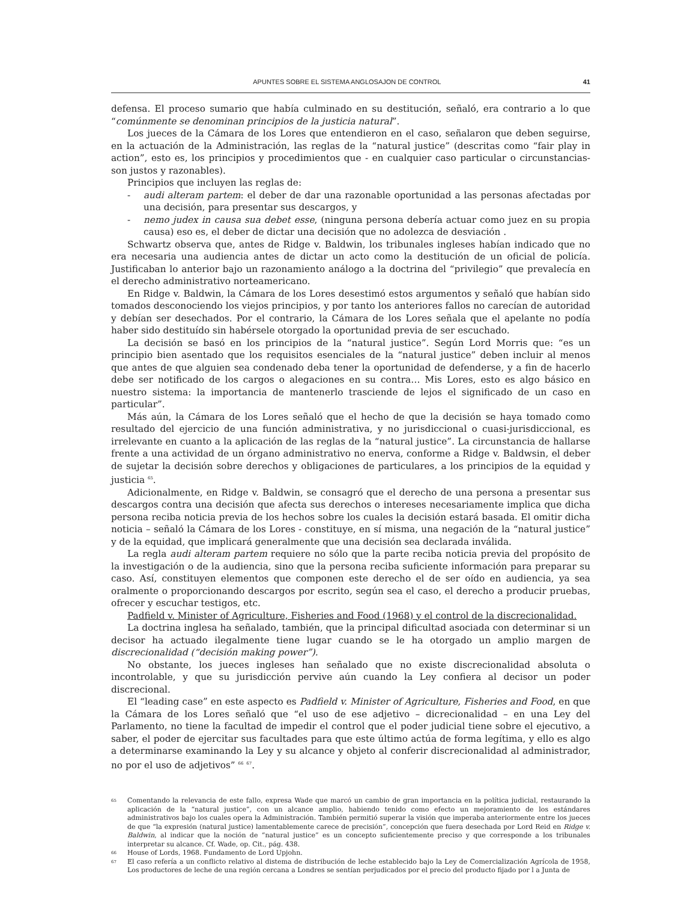APUNTES SOBRE EL SISTEMA ANGLOSAJON DE CONTROL 41
defensa. El proceso sumario que había culminado en su destitución, señaló, era contrario a lo que “comúnmente se denominan principios de la justicia natural”.
Los jueces de la Cámara de los Lores que entendieron en el caso, señalaron que deben seguirse, en la actuación de la Administración, las reglas de la “natural justice” (descritas como “fair play in action”, esto es, los principios y procedimientos que - en cualquier caso particular o circunstancias- son justos y razonables).
Principios que incluyen las reglas de:
- audi alteram partem: el deber de dar una razonable oportunidad a las personas afectadas por una decisión, para presentar sus descargos, y
- nemo judex in causa sua debet esse, (ninguna persona debería actuar como juez en su propia causa) eso es, el deber de dictar una decisión que no adolezca de desviación .
Schwartz observa que, antes de Ridge v. Baldwin, los tribunales ingleses habían indicado que no era necesaria una audiencia antes de dictar un acto como la destitución de un oficial de policía. Justificaban lo anterior bajo un razonamiento análogo a la doctrina del “privilegio” que prevalecía en el derecho administrativo norteamericano.
En Ridge v. Baldwin, la Cámara de los Lores desestimó estos argumentos y señaló que habían sido tomados desconociendo los viejos principios, y por tanto los anteriores fallos no carecían de autoridad y debían ser desechados. Por el contrario, la Cámara de los Lores señala que el apelante no podía haber sido destituído sin habérsele otorgado la oportunidad previa de ser escuchado.
La decisión se basó en los principios de la “natural justice”. Según Lord Morris que: “es un principio bien asentado que los requisitos esenciales de la “natural justice” deben incluir al menos que antes de que alguien sea condenado deba tener la oportunidad de defenderse, y a fin de hacerlo debe ser notificado de los cargos o alegaciones en su contra… Mis Lores, esto es algo básico en nuestro sistema: la importancia de mantenerlo trasciende de lejos el significado de un caso en particular”.
Más aún, la Cámara de los Lores señaló que el hecho de que la decisión se haya tomado como resultado del ejercicio de una función administrativa, y no jurisdiccional o cuasi-jurisdiccional, es irrelevante en cuanto a la aplicación de las reglas de la “natural justice”. La circunstancia de hallarse frente a una actividad de un órgano administrativo no enerva, conforme a Ridge v. Baldwsin, el deber de sujetar la decisión sobre derechos y obligaciones de particulares, a los principios de la equidad y justicia <sup>65</sup>.
Adicionalmente, en Ridge v. Baldwin, se consagró que el derecho de una persona a presentar sus descargos contra una decisión que afecta sus derechos o intereses necesariamente implica que dicha persona reciba noticia previa de los hechos sobre los cuales la decisión estará basada. El omitir dicha noticia – señaló la Cámara de los Lores - constituye, en sí misma, una negación de la “natural justice” y de la equidad, que implicará generalmente que una decisión sea declarada inválida.
La regla audi alteram partem requiere no sólo que la parte reciba noticia previa del propósito de la investigación o de la audiencia, sino que la persona reciba suficiente información para preparar su caso. Así, constituyen elementos que componen este derecho el de ser oído en audiencia, ya sea oralmente o proporcionando descargos por escrito, según sea el caso, el derecho a producir pruebas, ofrecer y escuchar testigos, etc.
Padfield v. Minister of Agriculture, Fisheries and Food (1968) y el control de la discrecionalidad.
La doctrina inglesa ha señalado, también, que la principal dificultad asociada con determinar si un decisor ha actuado ilegalmente tiene lugar cuando se le ha otorgado un amplio margen de discrecionalidad (“decisión making power”).
No obstante, los jueces ingleses han señalado que no existe discrecionalidad absoluta o incontrolable, y que su jurisdicción pervive aún cuando la Ley confiera al decisor un poder discrecional.
El “leading case” en este aspecto es Padfield v. Minister of Agriculture, Fisheries and Food, en que la Cámara de los Lores señaló que “el uso de ese adjetivo – dicrecionalidad – en una Ley del Parlamento, no tiene la facultad de impedir el control que el poder judicial tiene sobre el ejecutivo, a saber, el poder de ejercitar sus facultades para que este último actúa de forma legítima, y ello es algo a determinarse examinando la Ley y su alcance y objeto al conferir discrecionalidad al administrador, no por el uso de adjetivos” <sup>66</sup> <sup>67</sup>.
<sup>65</sup> Comentando la relevancia de este fallo, expresa Wade que marcó un cambio de gran importancia en la política judicial, restaurando la aplicación de la “natural justice”, con un alcance amplio, habiendo tenido como efecto un mejoramiento de los estándares administrativos bajo los cuales opera la Administración. También permitió superar la visión que imperaba anteriormente entre los jueces de que “la expresión (natural justice) lamentablemente carece de precisión”, concepción que fuera desechada por Lord Reid en Ridge v. Baldwin, al indicar que la noción de “natural justice” es un concepto suficientemente preciso y que corresponde a los tribunales interpretar su alcance. Cf. Wade, op. Cit., pág. 438.
<sup>66</sup> House of Lords, 1968. Fundamento de Lord Upjohn.
<sup>67</sup> El caso refería a un conflicto relativo al distema de distribución de leche establecido bajo la Ley de Comercialización Agrícola de 1958, Los productores de leche de una región cercana a Londres se sentían perjudicados por el precio del producto fijado por l a Junta de